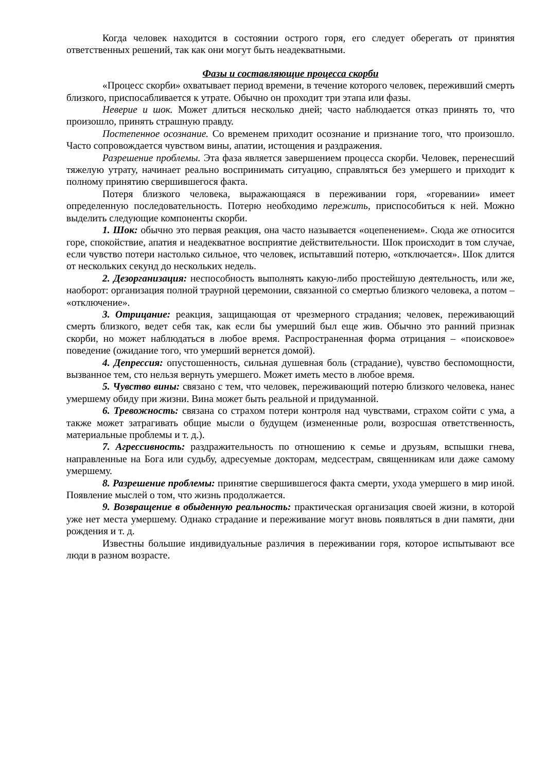Когда человек находится в состоянии острого горя, его следует оберегать от принятия ответственных решений, так как они могут быть неадекватными.
Фазы и составляющие процесса скорби
«Процесс скорби» охватывает период времени, в течение которого человек, переживший смерть близкого, приспосабливается к утрате. Обычно он проходит три этапа или фазы.
Неверие и шок. Может длиться несколько дней; часто наблюдается отказ принять то, что произошло, принять страшную правду.
Постепенное осознание. Со временем приходит осознание и признание того, что произошло. Часто сопровождается чувством вины, апатии, истощения и раздражения.
Разрешение проблемы. Эта фаза является завершением процесса скорби. Человек, перенесший тяжелую утрату, начинает реально воспринимать ситуацию, справляться без умершего и приходит к полному принятию свершившегося факта.
Потеря близкого человека, выражающаяся в переживании горя, «горевании» имеет определенную последовательность. Потерю необходимо пережить, приспособиться к ней. Можно выделить следующие компоненты скорби.
1. Шок: обычно это первая реакция, она часто называется «оцепенением». Сюда же относится горе, спокойствие, апатия и неадекватное восприятие действительности. Шок происходит в том случае, если чувство потери настолько сильное, что человек, испытавший потерю, «отключается». Шок длится от нескольких секунд до нескольких недель.
2. Дезорганизация: неспособность выполнять какую-либо простейшую деятельность, или же, наоборот: организация полной траурной церемонии, связанной со смертью близкого человека, а потом – «отключение».
3. Отрицание: реакция, защищающая от чрезмерного страдания; человек, переживающий смерть близкого, ведет себя так, как если бы умерший был еще жив. Обычно это ранний признак скорби, но может наблюдаться в любое время. Распространенная форма отрицания – «поисковое» поведение (ожидание того, что умерший вернется домой).
4. Депрессия: опустошенность, сильная душевная боль (страдание), чувство беспомощности, вызванное тем, сто нельзя вернуть умершего. Может иметь место в любое время.
5. Чувство вины: связано с тем, что человек, переживающий потерю близкого человека, нанес умершему обиду при жизни. Вина может быть реальной и придуманной.
6. Тревожность: связана со страхом потери контроля над чувствами, страхом сойти с ума, а также может затрагивать общие мысли о будущем (измененные роли, возросшая ответственность, материальные проблемы и т. д.).
7. Агрессивность: раздражительность по отношению к семье и друзьям, вспышки гнева, направленные на Бога или судьбу, адресуемые докторам, медсестрам, священникам или даже самому умершему.
8. Разрешение проблемы: принятие свершившегося факта смерти, ухода умершего в мир иной. Появление мыслей о том, что жизнь продолжается.
9. Возвращение в обыденную реальность: практическая организация своей жизни, в которой уже нет места умершему. Однако страдание и переживание могут вновь появляться в дни памяти, дни рождения и т. д.
Известны большие индивидуальные различия в переживании горя, которое испытывают все люди в разном возрасте.